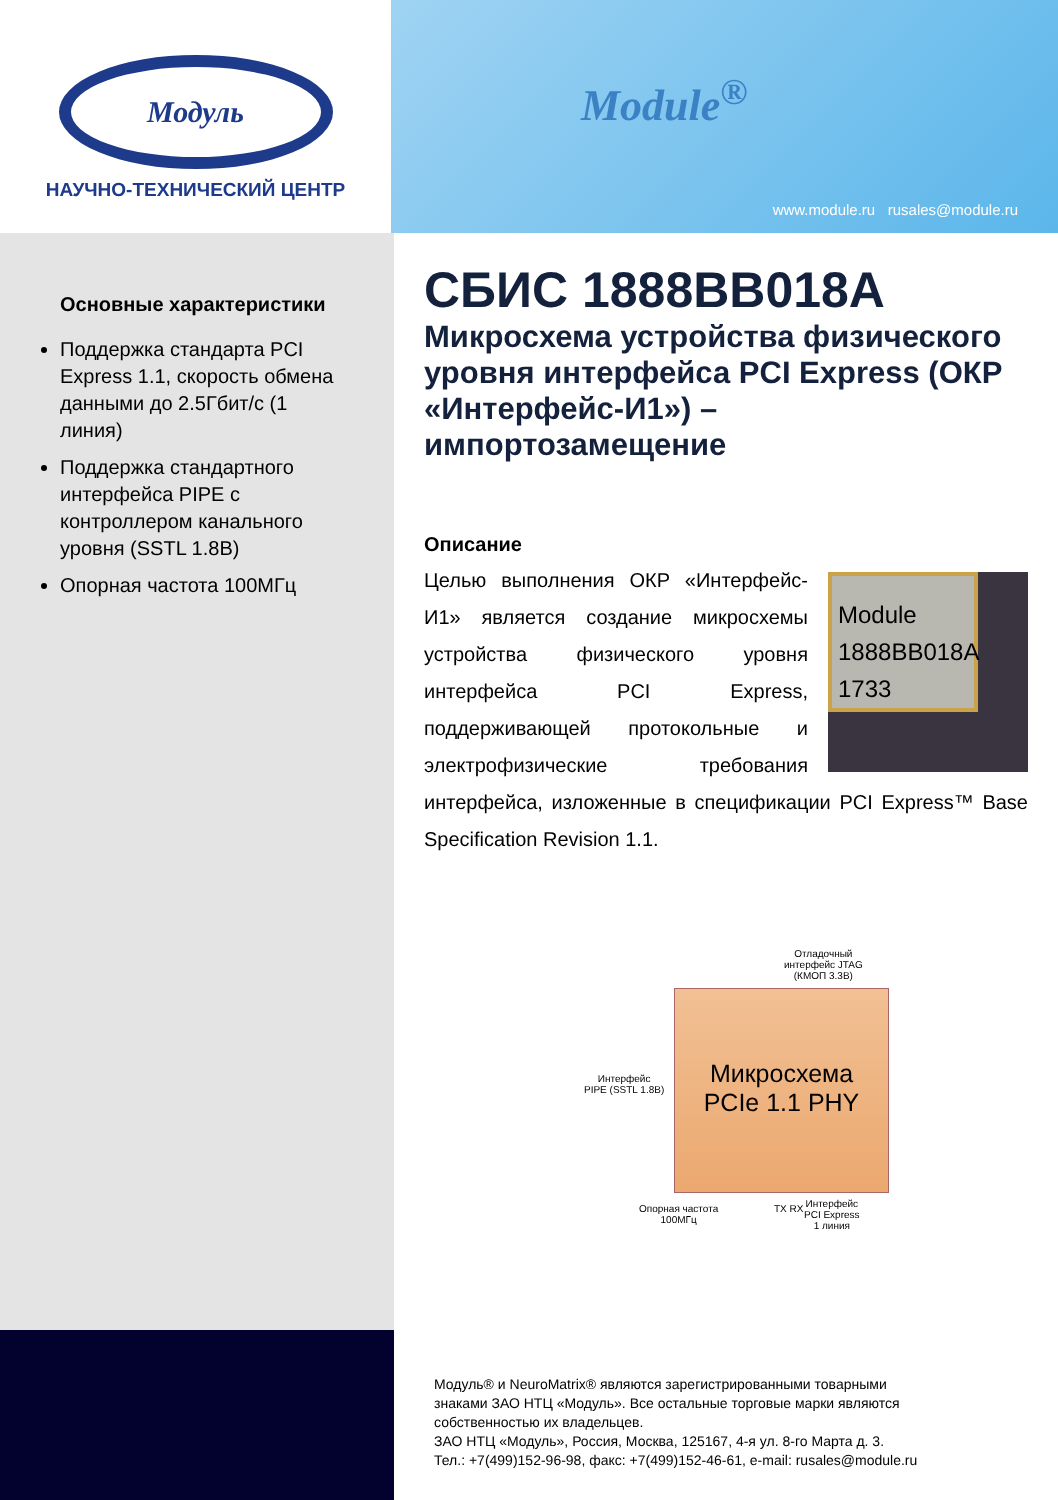Модуль
НАУЧНО-ТЕХНИЧЕСКИЙ ЦЕНТР
Module<sup>®</sup>
www.module.ru rusales@module.ru
Основные характеристики
Поддержка стандарта PCI Express 1.1, скорость обмена данными до 2.5Гбит/с (1 линия)
Поддержка стандартного интерфейса PIPE с контроллером канального уровня (SSTL 1.8В)
Опорная частота 100МГц
СБИС 1888ВВ018А
Микросхема устройства физического уровня интерфейса PCI Express (ОКР «Интерфейс-И1») – импортозамещение
Описание
Module
1888BB018A
1733
Целью выполнения ОКР «Интерфейс-И1» является создание микросхемы устройства физического уровня интерфейса PCI Express, поддерживающей протокольные и электрофизические требования интерфейса, изложенные в спецификации PCI Express™ Base Specification Revision 1.1.
Отладочный
интерфейс JTAG
(КМОП 3.3В)
Интерфейс
PIPE (SSTL 1.8В)
Микросхема
PCIe 1.1 PHY
Опорная частота
100МГц
TX RX
Интерфейс
PCI Express
1 линия
Модуль® и NeuroMatrix® являются зарегистрированными товарными
знаками ЗАО НТЦ «Модуль». Все остальные торговые марки являются
собственностью их владельцев.
ЗАО НТЦ «Модуль», Россия, Москва, 125167, 4-я ул. 8-го Марта д. 3.
Тел.: +7(499)152-96-98, факс: +7(499)152-46-61, e-mail: rusales@module.ru